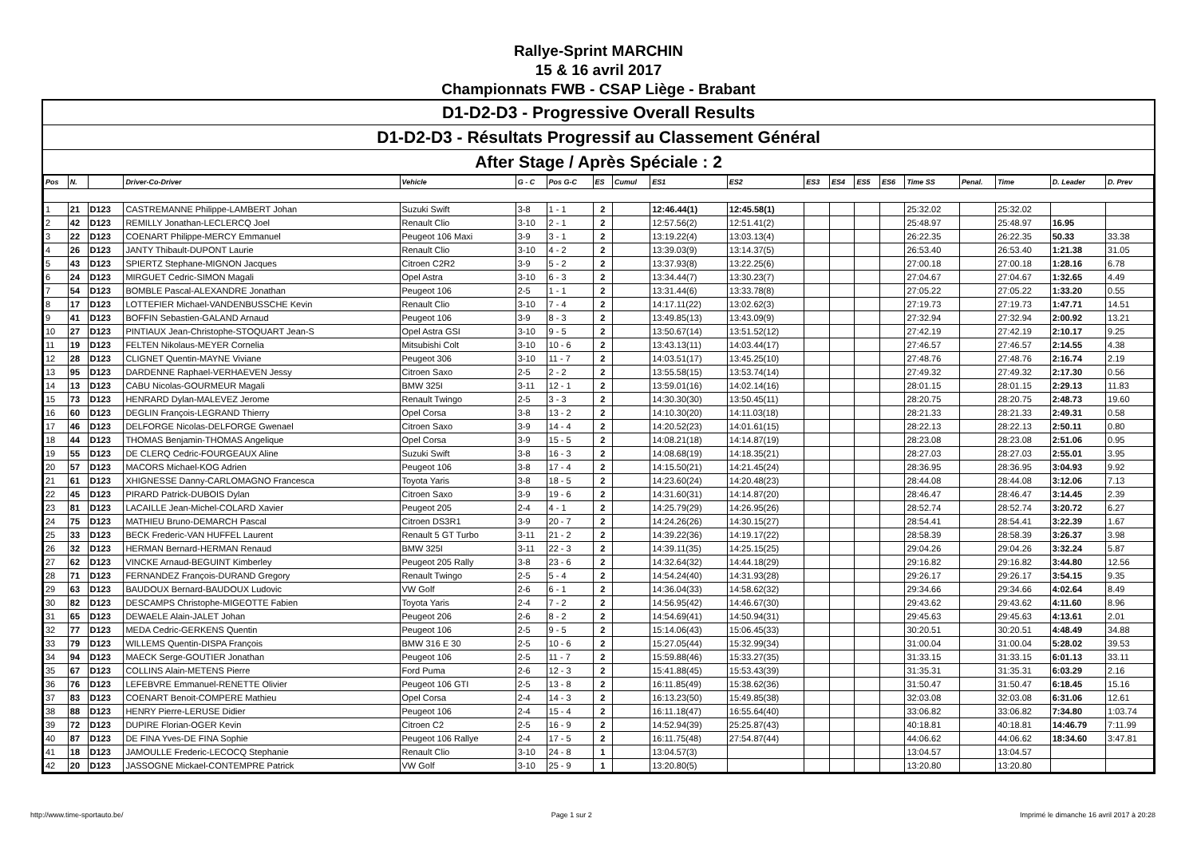Rallye-Sprint MARCHIN
15 & 16 avril 2017
Championnats FWB - CSAP Liège - Brabant
D1-D2-D3 - Progressive Overall Results
D1-D2-D3 - Résultats Progressif au Classement Général
After Stage / Après Spéciale : 2
| Pos | N. | | Driver-Co-Driver | Vehicle | G - C | Pos G-C | ES | Cumul | ES1 | ES2 | ES3 | ES4 | ES5 | ES6 | Time SS | Penal. | Time | D. Leader | D. Prev |
| --- | --- | --- | --- | --- | --- | --- | --- | --- | --- | --- | --- | --- | --- | --- | --- | --- | --- | --- | --- |
| 1 | 21 | D123 | CASTREMANNE Philippe-LAMBERT Johan | Suzuki Swift | 3-8 | 1 - 1 | 2 | | 12:46.44(1) | 12:45.58(1) | | | | | 25:32.02 | | 25:32.02 | | |
| 2 | 42 | D123 | REMILLY Jonathan-LECLERCQ Joel | Renault Clio | 3-10 | 2 - 1 | 2 | | 12:57.56(2) | 12:51.41(2) | | | | | 25:48.97 | | 25:48.97 | 16.95 | |
| 3 | 22 | D123 | COENART Philippe-MERCY Emmanuel | Peugeot 106 Maxi | 3-9 | 3 - 1 | 2 | | 13:19.22(4) | 13:03.13(4) | | | | | 26:22.35 | | 26:22.35 | 50.33 | 33.38 |
| 4 | 26 | D123 | JANTY Thibault-DUPONT Laurie | Renault Clio | 3-10 | 4 - 2 | 2 | | 13:39.03(9) | 13:14.37(5) | | | | | 26:53.40 | | 26:53.40 | 1:21.38 | 31.05 |
| 5 | 43 | D123 | SPIERTZ Stephane-MIGNON Jacques | Citroen C2R2 | 3-9 | 5 - 2 | 2 | | 13:37.93(8) | 13:22.25(6) | | | | | 27:00.18 | | 27:00.18 | 1:28.16 | 6.78 |
| 6 | 24 | D123 | MIRGUET Cedric-SIMON Magali | Opel Astra | 3-10 | 6 - 3 | 2 | | 13:34.44(7) | 13:30.23(7) | | | | | 27:04.67 | | 27:04.67 | 1:32.65 | 4.49 |
| 7 | 54 | D123 | BOMBLE Pascal-ALEXANDRE Jonathan | Peugeot 106 | 2-5 | 1 - 1 | 2 | | 13:31.44(6) | 13:33.78(8) | | | | | 27:05.22 | | 27:05.22 | 1:33.20 | 0.55 |
| 8 | 17 | D123 | LOTTEFIER Michael-VANDENBUSSCHE Kevin | Renault Clio | 3-10 | 7 - 4 | 2 | | 14:17.11(22) | 13:02.62(3) | | | | | 27:19.73 | | 27:19.73 | 1:47.71 | 14.51 |
| 9 | 41 | D123 | BOFFIN Sebastien-GALAND Arnaud | Peugeot 106 | 3-9 | 8 - 3 | 2 | | 13:49.85(13) | 13:43.09(9) | | | | | 27:32.94 | | 27:32.94 | 2:00.92 | 13.21 |
| 10 | 27 | D123 | PINTIAUX Jean-Christophe-STOQUART Jean-S | Opel Astra GSI | 3-10 | 9 - 5 | 2 | | 13:50.67(14) | 13:51.52(12) | | | | | 27:42.19 | | 27:42.19 | 2:10.17 | 9.25 |
| 11 | 19 | D123 | FELTEN Nikolaus-MEYER Cornelia | Mitsubishi Colt | 3-10 | 10 - 6 | 2 | | 13:43.13(11) | 14:03.44(17) | | | | | 27:46.57 | | 27:46.57 | 2:14.55 | 4.38 |
| 12 | 28 | D123 | CLIGNET Quentin-MAYNE Viviane | Peugeot 306 | 3-10 | 11 - 7 | 2 | | 14:03.51(17) | 13:45.25(10) | | | | | 27:48.76 | | 27:48.76 | 2:16.74 | 2.19 |
| 13 | 95 | D123 | DARDENNE Raphael-VERHAEVEN Jessy | Citroen Saxo | 2-5 | 2 - 2 | 2 | | 13:55.58(15) | 13:53.74(14) | | | | | 27:49.32 | | 27:49.32 | 2:17.30 | 0.56 |
| 14 | 13 | D123 | CABU Nicolas-GOURMEUR Magali | BMW 325I | 3-11 | 12 - 1 | 2 | | 13:59.01(16) | 14:02.14(16) | | | | | 28:01.15 | | 28:01.15 | 2:29.13 | 11.83 |
| 15 | 73 | D123 | HENRARD Dylan-MALEVEZ Jerome | Renault Twingo | 2-5 | 3 - 3 | 2 | | 14:30.30(30) | 13:50.45(11) | | | | | 28:20.75 | | 28:20.75 | 2:48.73 | 19.60 |
| 16 | 60 | D123 | DEGLIN François-LEGRAND Thierry | Opel Corsa | 3-8 | 13 - 2 | 2 | | 14:10.30(20) | 14:11.03(18) | | | | | 28:21.33 | | 28:21.33 | 2:49.31 | 0.58 |
| 17 | 46 | D123 | DELFORGE Nicolas-DELFORGE Gwenael | Citroen Saxo | 3-9 | 14 - 4 | 2 | | 14:20.52(23) | 14:01.61(15) | | | | | 28:22.13 | | 28:22.13 | 2:50.11 | 0.80 |
| 18 | 44 | D123 | THOMAS Benjamin-THOMAS Angelique | Opel Corsa | 3-9 | 15 - 5 | 2 | | 14:08.21(18) | 14:14.87(19) | | | | | 28:23.08 | | 28:23.08 | 2:51.06 | 0.95 |
| 19 | 55 | D123 | DE CLERQ Cedric-FOURGEAUX Aline | Suzuki Swift | 3-8 | 16 - 3 | 2 | | 14:08.68(19) | 14:18.35(21) | | | | | 28:27.03 | | 28:27.03 | 2:55.01 | 3.95 |
| 20 | 57 | D123 | MACORS Michael-KOG Adrien | Peugeot 106 | 3-8 | 17 - 4 | 2 | | 14:15.50(21) | 14:21.45(24) | | | | | 28:36.95 | | 28:36.95 | 3:04.93 | 9.92 |
| 21 | 61 | D123 | XHIGNESSE Danny-CARLOMAGNO Francesca | Toyota Yaris | 3-8 | 18 - 5 | 2 | | 14:23.60(24) | 14:20.48(23) | | | | | 28:44.08 | | 28:44.08 | 3:12.06 | 7.13 |
| 22 | 45 | D123 | PIRARD Patrick-DUBOIS Dylan | Citroen Saxo | 3-9 | 19 - 6 | 2 | | 14:31.60(31) | 14:14.87(20) | | | | | 28:46.47 | | 28:46.47 | 3:14.45 | 2.39 |
| 23 | 81 | D123 | LACAILLE Jean-Michel-COLARD Xavier | Peugeot 205 | 2-4 | 4 - 1 | 2 | | 14:25.79(29) | 14:26.95(26) | | | | | 28:52.74 | | 28:52.74 | 3:20.72 | 6.27 |
| 24 | 75 | D123 | MATHIEU Bruno-DEMARCH Pascal | Citroen DS3R1 | 3-9 | 20 - 7 | 2 | | 14:24.26(26) | 14:30.15(27) | | | | | 28:54.41 | | 28:54.41 | 3:22.39 | 1.67 |
| 25 | 33 | D123 | BECK Frederic-VAN HUFFEL Laurent | Renault 5 GT Turbo | 3-11 | 21 - 2 | 2 | | 14:39.22(36) | 14:19.17(22) | | | | | 28:58.39 | | 28:58.39 | 3:26.37 | 3.98 |
| 26 | 32 | D123 | HERMAN Bernard-HERMAN Renaud | BMW 325I | 3-11 | 22 - 3 | 2 | | 14:39.11(35) | 14:25.15(25) | | | | | 29:04.26 | | 29:04.26 | 3:32.24 | 5.87 |
| 27 | 62 | D123 | VINCKE Arnaud-BEGUINT Kimberley | Peugeot 205 Rally | 3-8 | 23 - 6 | 2 | | 14:32.64(32) | 14:44.18(29) | | | | | 29:16.82 | | 29:16.82 | 3:44.80 | 12.56 |
| 28 | 71 | D123 | FERNANDEZ François-DURAND Gregory | Renault Twingo | 2-5 | 5 - 4 | 2 | | 14:54.24(40) | 14:31.93(28) | | | | | 29:26.17 | | 29:26.17 | 3:54.15 | 9.35 |
| 29 | 63 | D123 | BAUDOUX Bernard-BAUDOUX Ludovic | VW Golf | 2-6 | 6 - 1 | 2 | | 14:36.04(33) | 14:58.62(32) | | | | | 29:34.66 | | 29:34.66 | 4:02.64 | 8.49 |
| 30 | 82 | D123 | DESCAMPS Christophe-MIGEOTTE Fabien | Toyota Yaris | 2-4 | 7 - 2 | 2 | | 14:56.95(42) | 14:46.67(30) | | | | | 29:43.62 | | 29:43.62 | 4:11.60 | 8.96 |
| 31 | 65 | D123 | DEWAELE Alain-JALET Johan | Peugeot 206 | 2-6 | 8 - 2 | 2 | | 14:54.69(41) | 14:50.94(31) | | | | | 29:45.63 | | 29:45.63 | 4:13.61 | 2.01 |
| 32 | 77 | D123 | MEDA Cedric-GERKENS Quentin | Peugeot 106 | 2-5 | 9 - 5 | 2 | | 15:14.06(43) | 15:06.45(33) | | | | | 30:20.51 | | 30:20.51 | 4:48.49 | 34.88 |
| 33 | 79 | D123 | WILLEMS Quentin-DISPA François | BMW 316 E 30 | 2-5 | 10 - 6 | 2 | | 15:27.05(44) | 15:32.99(34) | | | | | 31:00.04 | | 31:00.04 | 5:28.02 | 39.53 |
| 34 | 94 | D123 | MAECK Serge-GOUTIER Jonathan | Peugeot 106 | 2-5 | 11 - 7 | 2 | | 15:59.88(46) | 15:33.27(35) | | | | | 31:33.15 | | 31:33.15 | 6:01.13 | 33.11 |
| 35 | 67 | D123 | COLLINS Alain-METENS Pierre | Ford Puma | 2-6 | 12 - 3 | 2 | | 15:41.88(45) | 15:53.43(39) | | | | | 31:35.31 | | 31:35.31 | 6:03.29 | 2.16 |
| 36 | 76 | D123 | LEFEBVRE Emmanuel-RENETTE Olivier | Peugeot 106 GTI | 2-5 | 13 - 8 | 2 | | 16:11.85(49) | 15:38.62(36) | | | | | 31:50.47 | | 31:50.47 | 6:18.45 | 15.16 |
| 37 | 83 | D123 | COENART Benoit-COMPERE Mathieu | Opel Corsa | 2-4 | 14 - 3 | 2 | | 16:13.23(50) | 15:49.85(38) | | | | | 32:03.08 | | 32:03.08 | 6:31.06 | 12.61 |
| 38 | 88 | D123 | HENRY Pierre-LERUSE Didier | Peugeot 106 | 2-4 | 15 - 4 | 2 | | 16:11.18(47) | 16:55.64(40) | | | | | 33:06.82 | | 33:06.82 | 7:34.80 | 1:03.74 |
| 39 | 72 | D123 | DUPIRE Florian-OGER Kevin | Citroen C2 | 2-5 | 16 - 9 | 2 | | 14:52.94(39) | 25:25.87(43) | | | | | 40:18.81 | | 40:18.81 | 14:46.79 | 7:11.99 |
| 40 | 87 | D123 | DE FINA Yves-DE FINA Sophie | Peugeot 106 Rallye | 2-4 | 17 - 5 | 2 | | 16:11.75(48) | 27:54.87(44) | | | | | 44:06.62 | | 44:06.62 | 18:34.60 | 3:47.81 |
| 41 | 18 | D123 | JAMOULLE Frederic-LECOCQ Stephanie | Renault Clio | 3-10 | 24 - 8 | 1 | | 13:04.57(3) | | | | | | 13:04.57 | | 13:04.57 | | |
| 42 | 20 | D123 | JASSOGNE Mickael-CONTEMPRE Patrick | VW Golf | 3-10 | 25 - 9 | 1 | | 13:20.80(5) | | | | | | 13:20.80 | | 13:20.80 | | |
http://www.time-sportauto.be/ Page 1 sur 2 Imprimé le dimanche 16 avril 2017 à 20:28